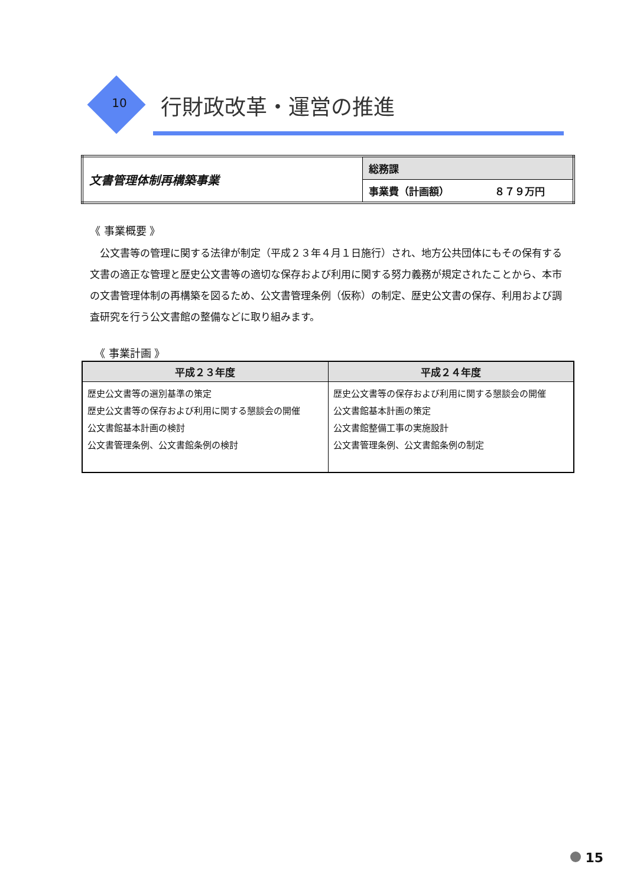10 行財政改革・運営の推進
| 文書管理体制再構築事業 | 総務課 |
| | 事業費（計画額） ８７９万円 |
《 事業概要 》
公文書等の管理に関する法律が制定（平成２３年４月１日施行）され、地方公共団体にもその保有する文書の適正な管理と歴史公文書等の適切な保存および利用に関する努力義務が規定されたことから、本市の文書管理体制の再構築を図るため、公文書管理条例（仮称）の制定、歴史公文書の保存、利用および調査研究を行う公文書館の整備などに取り組みます。
《 事業計画 》
| 平成２３年度 | 平成２４年度 |
| --- | --- |
| 歴史公文書等の選別基準の策定 歴史公文書等の保存および利用に関する懇談会の開催 公文書館基本計画の検討 公文書管理条例、公文書館条例の検討 | 歴史公文書等の保存および利用に関する懇談会の開催 公文書館基本計画の策定 公文書館整備工事の実施設計 公文書管理条例、公文書館条例の制定 |
15